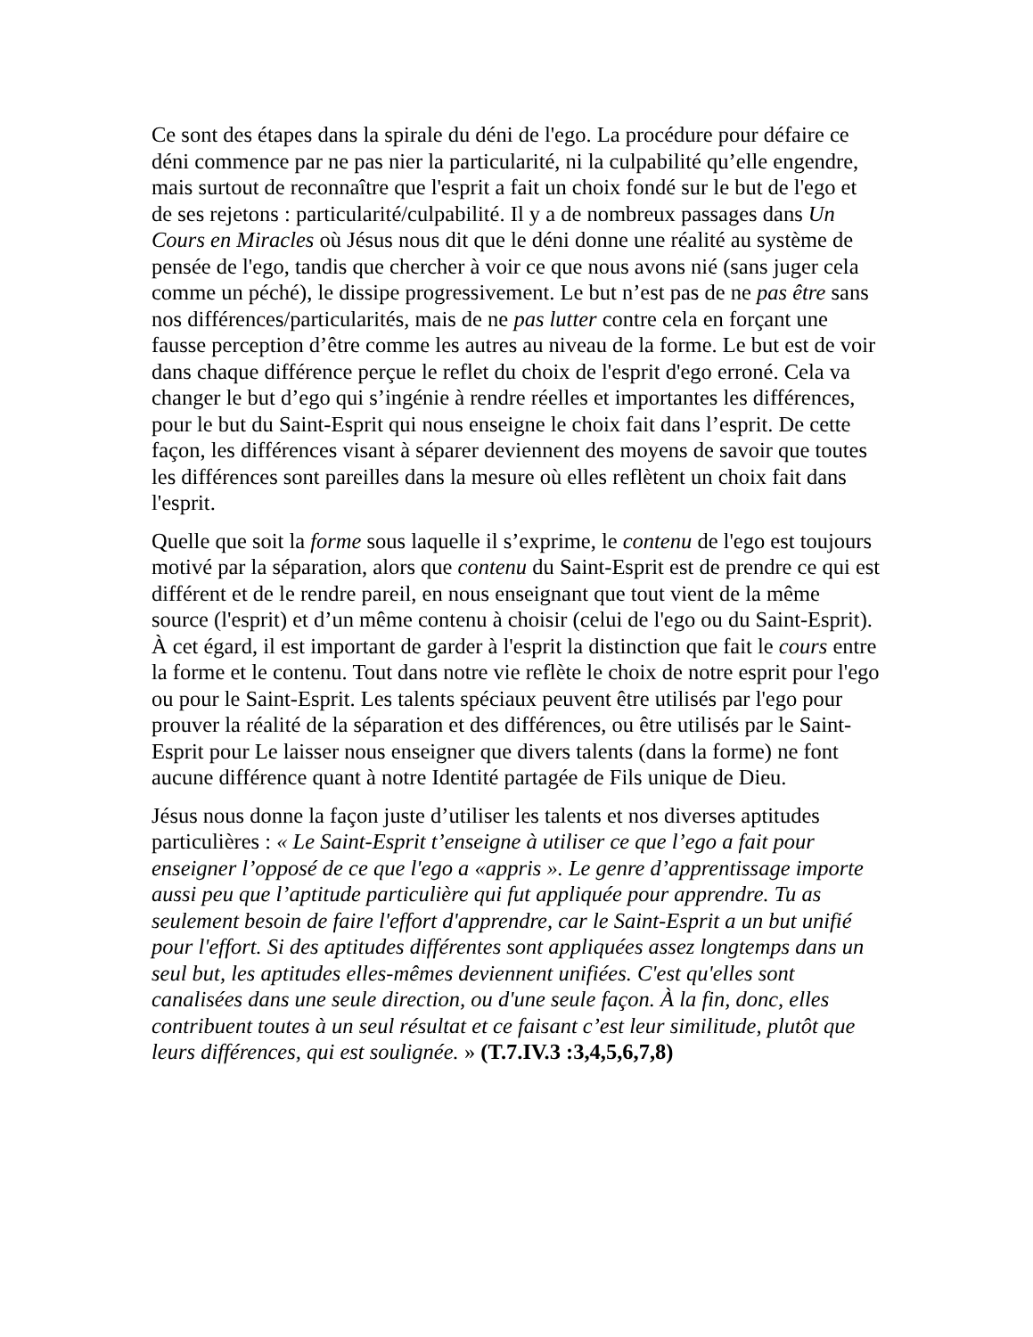Ce sont des étapes dans la spirale du déni de l'ego. La procédure pour défaire ce déni commence par ne pas nier la particularité, ni la culpabilité qu’elle engendre, mais surtout de reconnaître que l'esprit a fait un choix fondé sur le but de l'ego et de ses rejetons : particularité/culpabilité. Il y a de nombreux passages dans Un Cours en Miracles où Jésus nous dit que le déni donne une réalité au système de pensée de l'ego, tandis que chercher à voir ce que nous avons nié (sans juger cela comme un péché), le dissipe progressivement. Le but n’est pas de ne pas être sans nos différences/particularités, mais de ne pas lutter contre cela en forçant une fausse perception d’être comme les autres au niveau de la forme. Le but est de voir dans chaque différence perçue le reflet du choix de l'esprit d'ego erroné. Cela va changer le but d’ego qui s’ingénie à rendre réelles et importantes les différences, pour le but du Saint-Esprit qui nous enseigne le choix fait dans l’esprit. De cette façon, les différences visant à séparer deviennent des moyens de savoir que toutes les différences sont pareilles dans la mesure où elles reflètent un choix fait dans l'esprit.
Quelle que soit la forme sous laquelle il s’exprime, le contenu de l'ego est toujours motivé par la séparation, alors que contenu du Saint-Esprit est de prendre ce qui est différent et de le rendre pareil, en nous enseignant que tout vient de la même source (l'esprit) et d’un même contenu à choisir (celui de l'ego ou du Saint-Esprit). À cet égard, il est important de garder à l'esprit la distinction que fait le cours entre la forme et le contenu. Tout dans notre vie reflète le choix de notre esprit pour l'ego ou pour le Saint-Esprit. Les talents spéciaux peuvent être utilisés par l'ego pour prouver la réalité de la séparation et des différences, ou être utilisés par le Saint-Esprit pour Le laisser nous enseigner que divers talents (dans la forme) ne font aucune différence quant à notre Identité partagée de Fils unique de Dieu.
Jésus nous donne la façon juste d’utiliser les talents et nos diverses aptitudes particulières : « Le Saint-Esprit t’enseigne à utiliser ce que l’ego a fait pour enseigner l’opposé de ce que l'ego a «appris ». Le genre d’apprentissage importe aussi peu que l’aptitude particulière qui fut appliquée pour apprendre. Tu as seulement besoin de faire l'effort d'apprendre, car le Saint-Esprit a un but unifié pour l'effort. Si des aptitudes différentes sont appliquées assez longtemps dans un seul but, les aptitudes elles-mêmes deviennent unifiées. C'est qu'elles sont canalisées dans une seule direction, ou d'une seule façon. À la fin, donc, elles contribuent toutes à un seul résultat et ce faisant c’est leur similitude, plutôt que leurs différences, qui est soulignée. » (T.7.IV.3 :3,4,5,6,7,8)